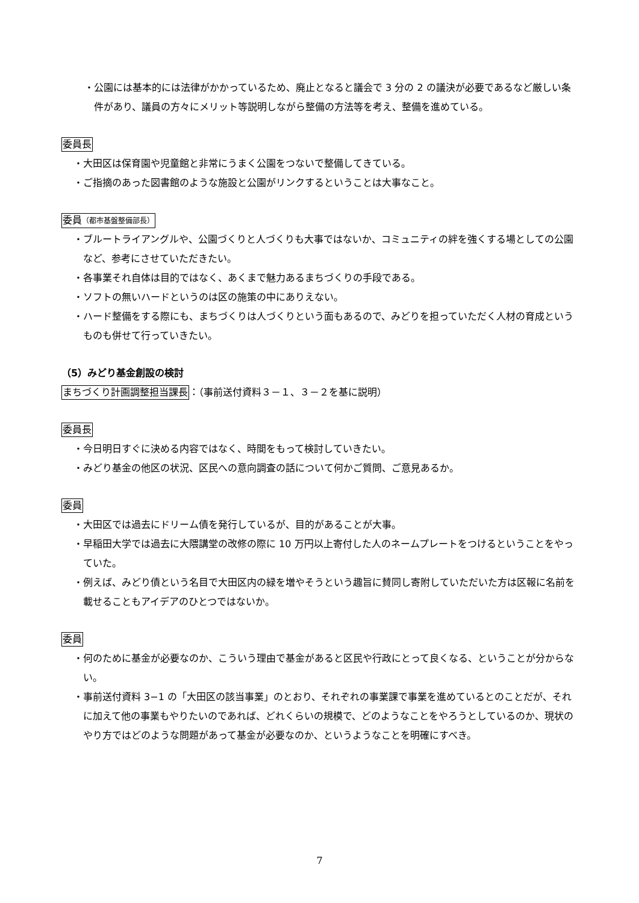・公園には基本的には法律がかかっているため、廃止となると議会で 3 分の 2 の議決が必要であるなど厳しい条件があり、議員の方々にメリット等説明しながら整備の方法等を考え、整備を進めている。
委員長
・大田区は保育園や児童館と非常にうまく公園をつないで整備してきている。
・ご指摘のあった図書館のような施設と公園がリンクするということは大事なこと。
委員（都市基盤整備部長）
・ブルートライアングルや、公園づくりと人づくりも大事ではないか、コミュニティの絆を強くする場としての公園など、参考にさせていただきたい。
・各事業それ自体は目的ではなく、あくまで魅力あるまちづくりの手段である。
・ソフトの無いハードというのは区の施策の中にありえない。
・ハード整備をする際にも、まちづくりは人づくりという面もあるので、みどりを担っていただく人材の育成というものも併せて行っていきたい。
（5）みどり基金創設の検討
まちづくり計画調整担当課長：（事前送付資料３－１、３－２を基に説明）
委員長
・今日明日すぐに決める内容ではなく、時間をもって検討していきたい。
・みどり基金の他区の状況、区民への意向調査の話について何かご質問、ご意見あるか。
委員
・大田区では過去にドリーム債を発行しているが、目的があることが大事。
・早稲田大学では過去に大隈講堂の改修の際に 10 万円以上寄付した人のネームプレートをつけるということをやっていた。
・例えば、みどり債という名目で大田区内の緑を増やそうという趣旨に賛同し寄附していただいた方は区報に名前を載せることもアイデアのひとつではないか。
委員
・何のために基金が必要なのか、こういう理由で基金があると区民や行政にとって良くなる、ということが分からない。
・事前送付資料 3−1 の「大田区の該当事業」のとおり、それぞれの事業課で事業を進めているとのことだが、それに加えて他の事業もやりたいのであれば、どれくらいの規模で、どのようなことをやろうとしているのか、現状のやり方ではどのような問題があって基金が必要なのか、というようなことを明確にすべき。
7